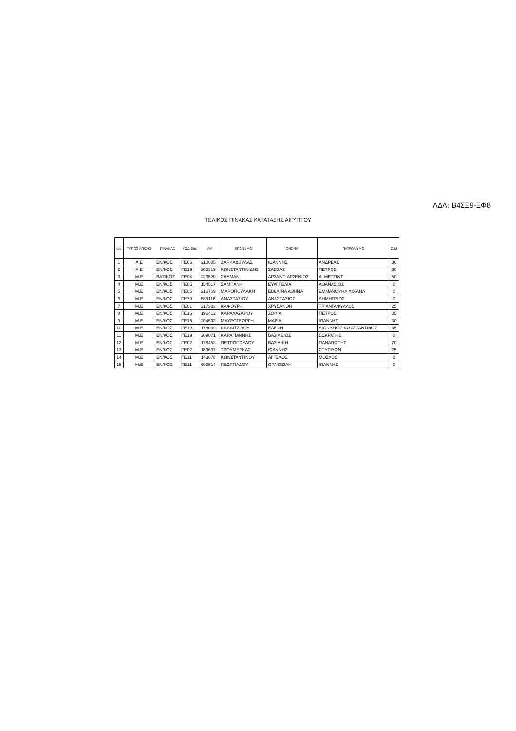ΑΔΑ: Β4ΣΞ9-ΞΦ8
ΤΕΛΙΚΟΣ ΠΙΝΑΚΑΣ ΚΑΤΑΤΑΞΗΣ ΑΙΓΥΠΤΟΥ
| α/α | ΤΥΠΟΣ ΑΠ/ΣΗΣ | ΠΙΝΑΚΑΣ | ΚΩΔ.ΕΙΔ. | ΑΜ | ΕΠΩΝΥΜΟ | ΟΝΟΜΑ | ΠΑΤΡΩΝΥΜΟ | Σ.Μ |
| --- | --- | --- | --- | --- | --- | --- | --- | --- |
| 1 | Χ.Ε | ΕΝ/ΚΟΣ | ΠΕ05 | 210685 | ΖΑΡΚΑΔΟΥΛΑΣ | ΙΩΑΝΝΗΣ | ΑΝΔΡΕΑΣ | 30 |
| 2 | Χ.Ε | ΕΝ/ΚΟΣ | ΠΕ19 | 205319 | ΚΩΝΣΤΑΝΤΙΝΙΔΗΣ | ΣΑΒΒΑΣ | ΠΕΤΡΟΣ | 30 |
| 3 | Μ.Ε | ΒΑΣΙΚΟΣ | ΠΕ04 | 223520 | ΣΑΛΜΑΝ | ΑΡΣΑΝΤ-ΑΡΣΕΝΙΟΣ | Α. ΜΕΤΖΙΝΤ | 50 |
| 4 | Μ.Ε | ΕΝ/ΚΟΣ | ΠΕ05 | 154517 | ΣΑΜΠΑΝΗ | ΕΥΑΓΓΕΛΙΑ | ΑΘΑΝΑΣΙΟΣ | 0 |
| 5 | Μ.Ε | ΕΝ/ΚΟΣ | ΠΕ05 | 216769 | ΜΑΡΟΠΟΥΛΑΚΗ | ΕΒΕΛΙΝΑ ΑΘΗΝΑ | ΕΜΜΑΝΟΥΗΛ ΜΙΧΑΗΛ | 0 |
| 6 | Μ.Ε | ΕΝ/ΚΟΣ | ΠΕ70 | 585116 | ΑΝΑΣΤΑΣΙΟΥ | ΑΝΑΣΤΑΣΙΟΣ | ΔΗΜΗΤΡΙΟΣ | 0 |
| 7 | Μ.Ε | ΕΝ/ΚΟΣ | ΠΕ01 | 217333 | ΚΑΨΟΥΡΗ | ΧΡΥΣΑΝΘΗ | ΤΡΙΑΝΤΑΦΥΛΛΟΣ | 25 |
| 8 | Μ.Ε | ΕΝ/ΚΟΣ | ΠΕ16 | 196412 | ΚΑΡΑΛΑΖΑΡΟΥ | ΣΟΦΙΑ | ΠΕΤΡΟΣ | 35 |
| 9 | Μ.Ε | ΕΝ/ΚΟΣ | ΠΕ16 | 204533 | ΜΑΥΡΟΓΕΩΡΓΗ | ΜΑΡΙΑ | ΙΩΑΝΝΗΣ | 30 |
| 10 | Μ.Ε | ΕΝ/ΚΟΣ | ΠΕ19 | 178039 | ΚΑΛΑΙΤΖΙΔΟΥ | ΕΛΕΝΗ | ΔΙΟΝΥΣΙΟΣ ΚΩΝΣΤΑΝΤΙΝΟΣ | 35 |
| 11 | Μ.Ε | ΕΝ/ΚΟΣ | ΠΕ19 | 209071 | ΚΑΡΑΓΙΑΝΝΗΣ | ΒΑΣΙΛΕΙΟΣ | ΣΩΚΡΑΤΗΣ | 0 |
| 12 | Μ.Ε | ΕΝ/ΚΟΣ | ΠΕ02 | 178453 | ΠΕΤΡΟΠΟΥΛΟΥ | ΒΑΣΙΛΙΚΗ | ΠΑΝΑΓΙΩΤΗΣ | 70 |
| 13 | Μ.Ε | ΕΝ/ΚΟΣ | ΠΕ02 | 183637 | ΤΖΟΥΜΕΡΚΑΣ | ΙΩΑΝΝΗΣ | ΣΠΥΡΙΔΩΝ | 25 |
| 14 | Μ.Ε | ΕΝ/ΚΟΣ | ΠΕ11 | 143678 | ΚΩΝΣΤΑΝΤΙΝΟΥ | ΑΓΓΕΛΟΣ | ΜΟΣΧΟΣ | 0 |
| 15 | Μ.Ε | ΕΝ/ΚΟΣ | ΠΕ11 | 609514 | ΓΕΩΡΓΙΑΔΟΥ | ΩΡΑΙΟΖΙΛΗ | ΙΩΑΝΝΗΣ | 0 |